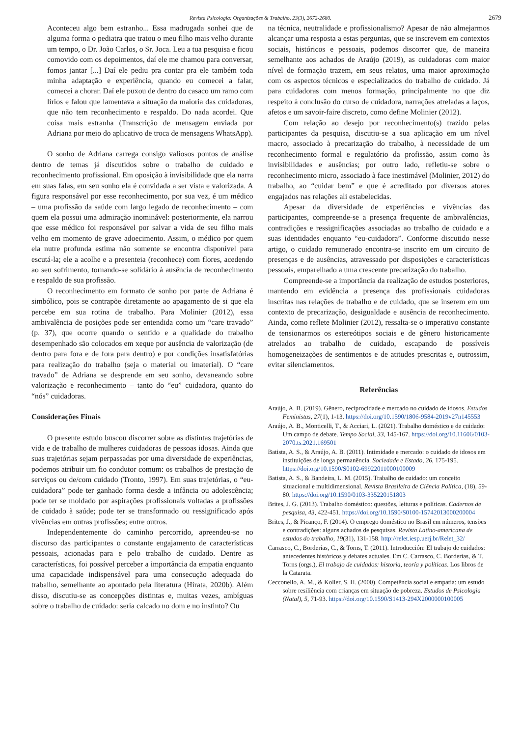Revista Psicologia: Organizações & Trabalho, 23(3), 2672-2680.
2679
Aconteceu algo bem estranho... Essa madrugada sonhei que de alguma forma o pediatra que tratou o meu filho mais velho durante um tempo, o Dr. João Carlos, o Sr. Joca. Leu a tua pesquisa e ficou comovido com os depoimentos, daí ele me chamou para conversar, fomos jantar [...] Daí ele pediu pra contar pra ele também toda minha adaptação e experiência, quando eu comecei a falar, comecei a chorar. Daí ele puxou de dentro do casaco um ramo com lírios e falou que lamentava a situação da maioria das cuidadoras, que não tem reconhecimento e respaldo. Do nada acordei. Que coisa mais estranha (Transcrição de mensagem enviada por Adriana por meio do aplicativo de troca de mensagens WhatsApp).
O sonho de Adriana carrega consigo valiosos pontos de análise dentro de temas já discutidos sobre o trabalho de cuidado e reconhecimento profissional. Em oposição à invisibilidade que ela narra em suas falas, em seu sonho ela é convidada a ser vista e valorizada. A figura responsável por esse reconhecimento, por sua vez, é um médico – uma profissão da saúde com largo legado de reconhecimento – com quem ela possui uma admiração inominável: posteriormente, ela narrou que esse médico foi responsável por salvar a vida de seu filho mais velho em momento de grave adoecimento. Assim, o médico por quem ela nutre profunda estima não somente se encontra disponível para escutá-la; ele a acolhe e a presenteia (reconhece) com flores, acedendo ao seu sofrimento, tornando-se solidário à ausência de reconhecimento e respaldo de sua profissão.
O reconhecimento em formato de sonho por parte de Adriana é simbólico, pois se contrapõe diretamente ao apagamento de si que ela percebe em sua rotina de trabalho. Para Molinier (2012), essa ambivalência de posições pode ser entendida como um “care travado” (p. 37), que ocorre quando o sentido e a qualidade do trabalho desempenhado são colocados em xeque por ausência de valorização (de dentro para fora e de fora para dentro) e por condições insatisfatórias para realização do trabalho (seja o material ou imaterial). O “care travado” de Adriana se desprende em seu sonho, devaneando sobre valorização e reconhecimento – tanto do “eu” cuidadora, quanto do “nós” cuidadoras.
Considerações Finais
O presente estudo buscou discorrer sobre as distintas trajetórias de vida e de trabalho de mulheres cuidadoras de pessoas idosas. Ainda que suas trajetórias sejam perpassadas por uma diversidade de experiências, podemos atribuir um fio condutor comum: os trabalhos de prestação de serviços ou de/com cuidado (Tronto, 1997). Em suas trajetórias, o “eu-cuidadora” pode ter ganhado forma desde a infância ou adolescência; pode ter se moldado por aspirações profissionais voltadas a profissões de cuidado à saúde; pode ter se transformado ou ressignificado após vivências em outras profissões; entre outros.
Independentemente do caminho percorrido, apreendeu-se no discurso das participantes o constante engajamento de características pessoais, acionadas para e pelo trabalho de cuidado. Dentre as características, foi possível perceber a importância da empatia enquanto uma capacidade indispensável para uma consecução adequada do trabalho, semelhante ao apontado pela literatura (Hirata, 2020b). Além disso, discutiu-se as concepções distintas e, muitas vezes, ambíguas sobre o trabalho de cuidado: seria calcado no dom e no instinto? Ou
na técnica, neutralidade e profissionalismo? Apesar de não almejarmos alcançar uma resposta a estas perguntas, que se inscrevem em contextos sociais, históricos e pessoais, podemos discorrer que, de maneira semelhante aos achados de Araújo (2019), as cuidadoras com maior nível de formação trazem, em seus relatos, uma maior aproximação com os aspectos técnicos e especializados do trabalho de cuidado. Já para cuidadoras com menos formação, principalmente no que diz respeito à conclusão do curso de cuidadora, narrações atreladas a laços, afetos e um savoir-faire discreto, como define Molinier (2012).
Com relação ao desejo por reconhecimento(s) trazido pelas participantes da pesquisa, discutiu-se a sua aplicação em um nível macro, associado à precarização do trabalho, à necessidade de um reconhecimento formal e regulatório da profissão, assim como às invisibilidades e ausências; por outro lado, refletiu-se sobre o reconhecimento micro, associado à face inestimável (Molinier, 2012) do trabalho, ao “cuidar bem” e que é acreditado por diversos atores engajados nas relações ali estabelecidas.
Apesar da diversidade de experiências e vivências das participantes, compreende-se a presença frequente de ambivalências, contradições e ressignificações associadas ao trabalho de cuidado e a suas identidades enquanto “eu-cuidadora”. Conforme discutido nesse artigo, o cuidado remunerado encontra-se inscrito em um circuito de presenças e de ausências, atravessado por disposições e características pessoais, emparelhado a uma crescente precarização do trabalho.
Compreende-se a importância da realização de estudos posteriores, mantendo em evidência a presença das profissionais cuidadoras inscritas nas relações de trabalho e de cuidado, que se inserem em um contexto de precarização, desigualdade e ausência de reconhecimento. Ainda, como reflete Molinier (2012), ressalta-se o imperativo constante de tensionarmos os estereótipos sociais e de gênero historicamente atrelados ao trabalho de cuidado, escapando de possíveis homogeneizações de sentimentos e de atitudes prescritas e, outrossim, evitar silenciamentos.
Referências
Araújo, A. B. (2019). Gênero, reciprocidade e mercado no cuidado de idosos. Estudos Feministas, 27(1), 1-13. https://doi.org/10.1590/1806-9584-2019v27n145553
Araújo, A. B., Monticelli, T., & Acciari, L. (2021). Trabalho doméstico e de cuidado: Um campo de debate. Tempo Social, 33, 145-167. https://doi.org/10.11606/0103-2070.ts.2021.169501
Batista, A. S., & Araújo, A. B. (2011). Intimidade e mercado: o cuidado de idosos em instituições de longa permanência. Sociedade e Estado, 26, 175-195. https://doi.org/10.1590/S0102-69922011000100009
Batista, A. S., & Bandeira, L. M. (2015). Trabalho de cuidado: um conceito situacional e multidimensional. Revista Brasileira de Ciência Política, (18), 59-80. https://doi.org/10.1590/0103-335220151803
Brites, J. G. (2013). Trabalho doméstico: questões, leituras e políticas. Cadernos de pesquisa, 43, 422-451. https://doi.org/10.1590/S0100-15742013000200004
Brites, J., & Picanço, F. (2014). O emprego doméstico no Brasil em números, tensões e contradições: alguns achados de pesquisas. Revista Latino-americana de estudos do trabalho, 19(31), 131-158. http://relet.iesp.uerj.br/Relet_32/
Carrasco, C., Borderías, C., & Torns, T. (2011). Introducción: El trabajo de cuidados: antecedentes históricos y debates actuales. Em C. Carrasco, C. Borderías, & T. Torns (orgs.), El trabajo de cuidados: historia, teoría y políticas. Los libros de la Catarata.
Cecconello, A. M., & Koller, S. H. (2000). Competência social e empatia: um estudo sobre resiliência com crianças em situação de pobreza. Estudos de Psicologia (Natal), 5, 71-93. https://doi.org/10.1590/S1413-294X2000000100005